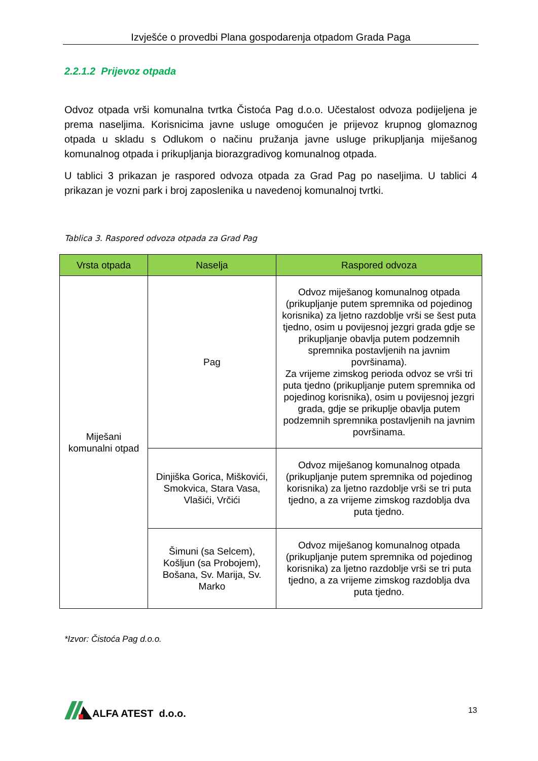Izvješće o provedbi Plana gospodarenja otpadom Grada Paga
2.2.1.2 Prijevoz otpada
Odvoz otpada vrši komunalna tvrtka Čistoća Pag d.o.o. Učestalost odvoza podijeljena je prema naseljima. Korisnicima javne usluge omogućen je prijevoz krupnog glomaznog otpada u skladu s Odlukom o načinu pružanja javne usluge prikupljanja miješanog komunalnog otpada i prikupljanja biorazgradivog komunalnog otpada.
U tablici 3 prikazan je raspored odvoza otpada za Grad Pag po naseljima. U tablici 4 prikazan je vozni park i broj zaposlenika u navedenoj komunalnoj tvrtki.
Tablica 3. Raspored odvoza otpada za Grad Pag
| Vrsta otpada | Naselja | Raspored odvoza |
| --- | --- | --- |
| Miješani komunalni otpad | Pag | Odvoz miješanog komunalnog otpada (prikupljanje putem spremnika od pojedinog korisnika) za ljetno razdoblje vrši se šest puta tjedno, osim u povijesnoj jezgri grada gdje se prikupljanje obavlja putem podzemnih spremnika postavljenih na javnim površinama). Za vrijeme zimskog perioda odvoz se vrši tri puta tjedno (prikupljanje putem spremnika od pojedinog korisnika), osim u povijesnoj jezgri grada, gdje se prikuplje obavlja putem podzemnih spremnika postavljenih na javnim površinama. |
| | Dinjiška Gorica, Miškovići, Smokvica, Stara Vasa, Vlašići, Vrčići | Odvoz miješanog komunalnog otpada (prikupljanje putem spremnika od pojedinog korisnika) za ljetno razdoblje vrši se tri puta tjedno, a za vrijeme zimskog razdoblja dva puta tjedno. |
| | Šimuni (sa Selcem), Košljun (sa Probojem), Bošana, Sv. Marija, Sv. Marko | Odvoz miješanog komunalnog otpada (prikupljanje putem spremnika od pojedinog korisnika) za ljetno razdoblje vrši se tri puta tjedno, a za vrijeme zimskog razdoblja dva puta tjedno. |
*Izvor: Čistoća Pag d.o.o.
ALFA ATEST d.o.o.
13